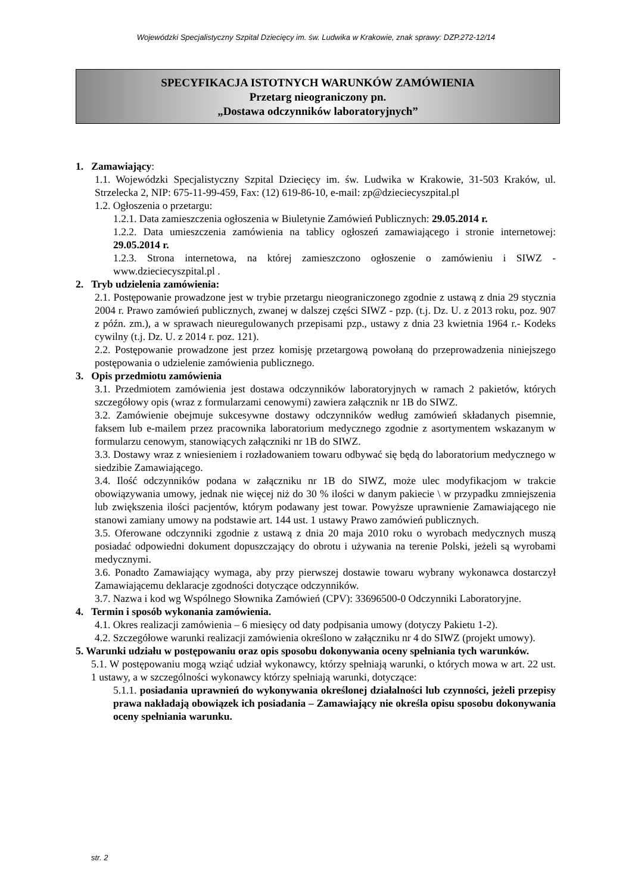Wojewódzki Specjalistyczny Szpital Dziecięcy im. św. Ludwika w Krakowie, znak sprawy: DZP.272-12/14
SPECYFIKACJA ISTOTNYCH WARUNKÓW ZAMÓWIENIA
Przetarg nieograniczony pn.
„Dostawa odczynników laboratoryjnych”
1. Zamawiający:
1.1. Wojewódzki Specjalistyczny Szpital Dziecięcy im. św. Ludwika w Krakowie, 31-503 Kraków, ul. Strzelecka 2, NIP: 675-11-99-459, Fax: (12) 619-86-10, e-mail: zp@dzieciecyszpital.pl
1.2. Ogłoszenia o przetargu:
1.2.1. Data zamieszczenia ogłoszenia w Biuletynie Zamówień Publicznych: 29.05.2014 r.
1.2.2. Data umieszczenia zamówienia na tablicy ogłoszeń zamawiającego i stronie internetowej: 29.05.2014 r.
1.2.3. Strona internetowa, na której zamieszczono ogłoszenie o zamówieniu i SIWZ - www.dzieciecyszpital.pl .
2. Tryb udzielenia zamówienia:
2.1. Postępowanie prowadzone jest w trybie przetargu nieograniczonego zgodnie z ustawą z dnia 29 stycznia 2004 r. Prawo zamówień publicznych, zwanej w dalszej części SIWZ - pzp. (t.j. Dz. U. z 2013 roku, poz. 907 z późn. zm.), a w sprawach nieuregulowanych przepisami pzp., ustawy z dnia 23 kwietnia 1964 r.- Kodeks cywilny (t.j. Dz. U. z 2014 r. poz. 121).
2.2. Postępowanie prowadzone jest przez komisję przetargową powołaną do przeprowadzenia niniejszego postępowania o udzielenie zamówienia publicznego.
3. Opis przedmiotu zamówienia
3.1. Przedmiotem zamówienia jest dostawa odczynników laboratoryjnych w ramach 2 pakietów, których szczegółowy opis (wraz z formularzami cenowymi) zawiera załącznik nr 1B do SIWZ.
3.2. Zamówienie obejmuje sukcesywne dostawy odczynników według zamówień składanych pisemnie, faksem lub e-mailem przez pracownika laboratorium medycznego zgodnie z asortymentem wskazanym w formularzu cenowym, stanowiących załączniki nr 1B do SIWZ.
3.3. Dostawy wraz z wniesieniem i rozładowaniem towaru odbywać się będą do laboratorium medycznego w siedzibie Zamawiającego.
3.4. Ilość odczynników podana w załączniku nr 1B do SIWZ, może ulec modyfikacjom w trakcie obowiązywania umowy, jednak nie więcej niż do 30 % ilości w danym pakiecie \ w przypadku zmniejszenia lub zwiększenia ilości pacjentów, którym podawany jest towar. Powyższe uprawnienie Zamawiającego nie stanowi zamiany umowy na podstawie art. 144 ust. 1 ustawy Prawo zamówień publicznych.
3.5. Oferowane odczynniki zgodnie z ustawą z dnia 20 maja 2010 roku o wyrobach medycznych muszą posiadać odpowiedni dokument dopuszczający do obrotu i używania na terenie Polski, jeżeli są wyrobami medycznymi.
3.6. Ponadto Zamawiający wymaga, aby przy pierwszej dostawie towaru wybrany wykonawca dostarczył Zamawiającemu deklaracje zgodności dotyczące odczynników.
3.7. Nazwa i kod wg Wspólnego Słownika Zamówień (CPV): 33696500-0 Odczynniki Laboratoryjne.
4. Termin i sposób wykonania zamówienia.
4.1. Okres realizacji zamówienia – 6 miesięcy od daty podpisania umowy (dotyczy Pakietu 1-2).
4.2. Szczegółowe warunki realizacji zamówienia określono w załączniku nr 4 do SIWZ (projekt umowy).
5. Warunki udziału w postępowaniu oraz opis sposobu dokonywania oceny spełniania tych warunków.
5.1. W postępowaniu mogą wziąć udział wykonawcy, którzy spełniają warunki, o których mowa w art. 22 ust. 1 ustawy, a w szczególności wykonawcy którzy spełniają warunki, dotyczące:
5.1.1. posiadania uprawnień do wykonywania określonej działalności lub czynności, jeżeli przepisy prawa nakładają obowiązek ich posiadania – Zamawiający nie określa opisu sposobu dokonywania oceny spełniania warunku.
str. 2